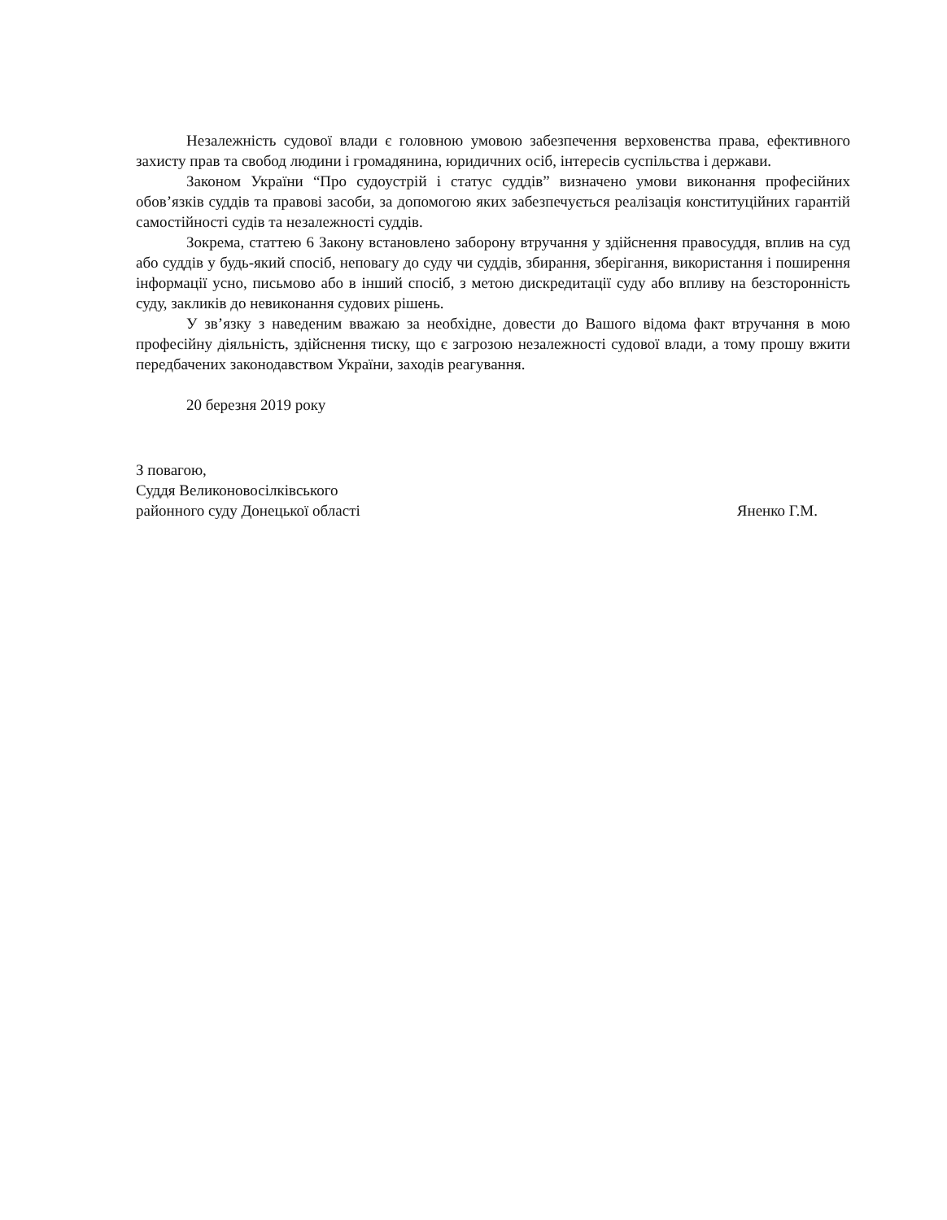Незалежність судової влади є головною умовою забезпечення верховенства права, ефективного захисту прав та свобод людини і громадянина, юридичних осіб, інтересів суспільства і держави.
Законом України “Про судоустрій і статус суддів” визначено умови виконання професійних обов’язків суддів та правові засоби, за допомогою яких забезпечується реалізація конституційних гарантій самостійності судів та незалежності суддів.
Зокрема, статтею 6 Закону встановлено заборону втручання у здійснення правосуддя, вплив на суд або суддів у будь-який спосіб, неповагу до суду чи суддів, збирання, зберігання, використання і поширення інформації усно, письмово або в інший спосіб, з метою дискредитації суду або впливу на безсторонність суду, закликів до невиконання судових рішень.
У зв’язку з наведеним вважаю за необхідне, довести до Вашого відома факт втручання в мою професійну діяльність, здійснення тиску, що є загрозою незалежності судової влади, а тому прошу вжити передбачених законодавством України, заходів реагування.
20 березня 2019 року
З повагою,
Суддя Великоновосілківського
районного суду Донецької області
Яненко Г.М.